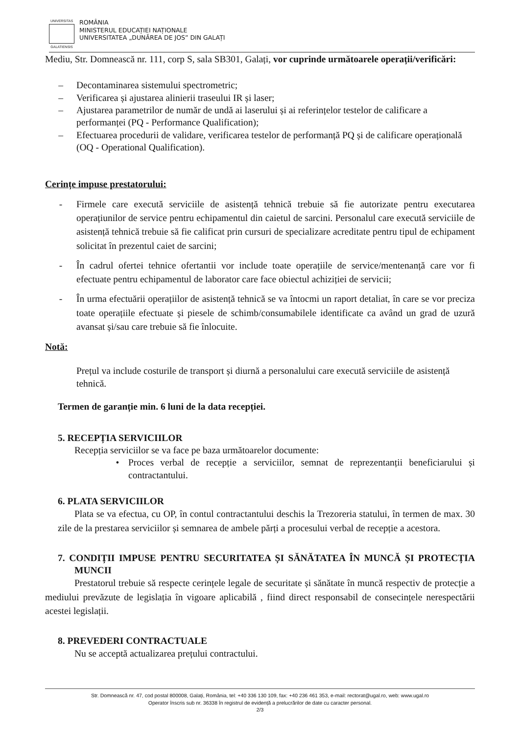UNIVERSITAS
GALATIENSIS
ROMÂNIA
MINISTERUL EDUCAȚIEI NAȚIONALE
UNIVERSITATEA „DUNĂREA DE JOS” DIN GALAȚI
Mediu, Str. Domnească nr. 111, corp S, sala SB301, Galați, vor cuprinde următoarele operații/verificări:
– Decontaminarea sistemului spectrometric;
– Verificarea și ajustarea alinierii traseului IR și laser;
– Ajustarea parametrilor de număr de undă ai laserului și ai referințelor testelor de calificare a performanței (PQ - Performance Qualification);
– Efectuarea procedurii de validare, verificarea testelor de performanță PQ și de calificare operațională (OQ - Operational Qualification).
Cerințe impuse prestatorului:
- Firmele care execută serviciile de asistență tehnică trebuie să fie autorizate pentru executarea operațiunilor de service pentru echipamentul din caietul de sarcini. Personalul care execută serviciile de asistență tehnică trebuie să fie calificat prin cursuri de specializare acreditate pentru tipul de echipament solicitat în prezentul caiet de sarcini;
- În cadrul ofertei tehnice ofertantii vor include toate operațiile de service/mentenanță care vor fi efectuate pentru echipamentul de laborator care face obiectul achiziției de servicii;
- În urma efectuării operațiilor de asistență tehnică se va întocmi un raport detaliat, în care se vor preciza toate operațiile efectuate și piesele de schimb/consumabilele identificate ca având un grad de uzură avansat și/sau care trebuie să fie înlocuite.
Notă:
Prețul va include costurile de transport și diurnă a personalului care execută serviciile de asistență tehnică.
Termen de garanție min. 6 luni de la data recepției.
5. RECEPȚIA SERVICIILOR
Recepția serviciilor se va face pe baza următoarelor documente:
• Proces verbal de recepție a serviciilor, semnat de reprezentanții beneficiarului și contractantului.
6. PLATA SERVICIILOR
Plata se va efectua, cu OP, în contul contractantului deschis la Trezoreria statului, în termen de max. 30 zile de la prestarea serviciilor și semnarea de ambele părți a procesului verbal de recepție a acestora.
7. CONDIȚII IMPUSE PENTRU SECURITATEA ȘI SĂNĂTATEA ÎN MUNCĂ ȘI PROTECȚIA MUNCII
Prestatorul trebuie să respecte cerințele legale de securitate și sănătate în muncă respectiv de protecție a mediului prevăzute de legislația în vigoare aplicabilă , fiind direct responsabil de consecințele nerespectării acestei legislații.
8. PREVEDERI CONTRACTUALE
Nu se acceptă actualizarea prețului contractului.
Str. Domnească nr. 47, cod postal 800008, Galați, România, tel: +40 336 130 109, fax: +40 236 461 353, e-mail: rectorat@ugal.ro, web: www.ugal.ro
Operator înscris sub nr. 36338 în registrul de evidență a prelucrărilor de date cu caracter personal.
2/3